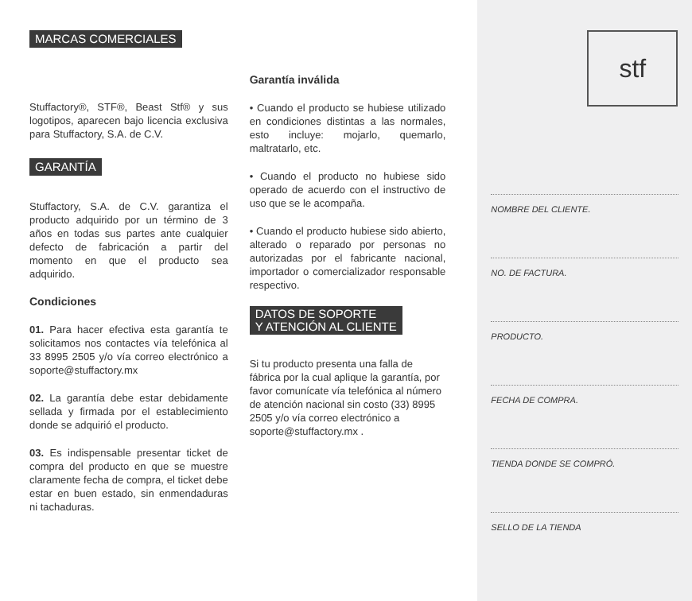MARCAS COMERCIALES
Stuffactory®, STF®, Beast Stf® y sus logotipos, aparecen bajo licencia exclusiva para Stuffactory, S.A. de C.V.
GARANTÍA
Stuffactory, S.A. de C.V. garantiza el producto adquirido por un término de 3 años en todas sus partes ante cualquier defecto de fabricación a partir del momento en que el producto sea adquirido.
Condiciones
01. Para hacer efectiva esta garantía te solicitamos nos contactes vía telefónica al 33 8995 2505 y/o vía correo electrónico a soporte@stuffactory.mx
02. La garantía debe estar debidamente sellada y firmada por el establecimiento donde se adquirió el producto.
03. Es indispensable presentar ticket de compra del producto en que se muestre claramente fecha de compra, el ticket debe estar en buen estado, sin enmendaduras ni tachaduras.
Garantía inválida
• Cuando el producto se hubiese utilizado en condiciones distintas a las normales, esto incluye: mojarlo, quemarlo, maltratarlo, etc.
• Cuando el producto no hubiese sido operado de acuerdo con el instructivo de uso que se le acompaña.
• Cuando el producto hubiese sido abierto, alterado o reparado por personas no autorizadas por el fabricante nacional, importador o comercializador responsable respectivo.
DATOS DE SOPORTE
Y ATENCIÓN AL CLIENTE
Si tu producto presenta una falla de fábrica por la cual aplique la garantía, por favor comunícate vía telefónica al número de atención nacional sin costo (33) 8995 2505 y/o vía correo electrónico a soporte@stuffactory.mx .
stf
NOMBRE DEL CLIENTE.
NO. DE FACTURA.
PRODUCTO.
FECHA DE COMPRA.
TIENDA DONDE SE COMPRÓ.
SELLO DE LA TIENDA